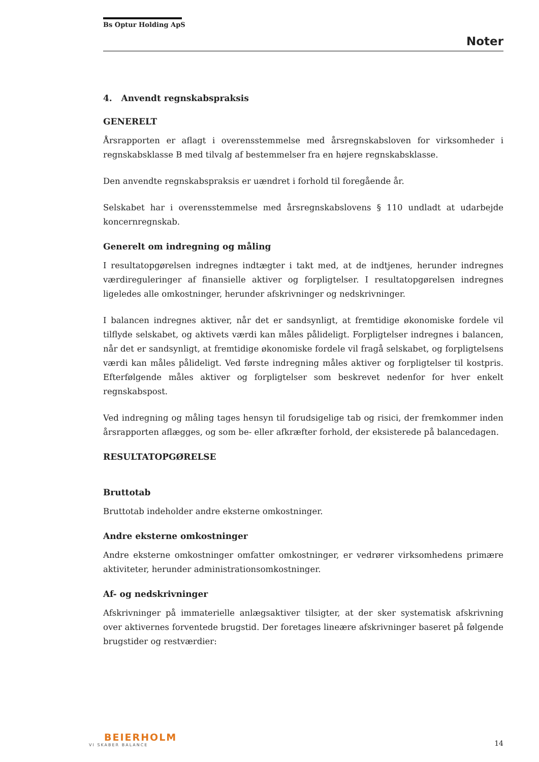Bs Optur Holding ApS
Noter
4. Anvendt regnskabspraksis
GENERELT
Årsrapporten er aflagt i overensstemmelse med årsregnskabsloven for virksomheder i regnskabsklasse B med tilvalg af bestemmelser fra en højere regnskabsklasse.
Den anvendte regnskabspraksis er uændret i forhold til foregående år.
Selskabet har i overensstemmelse med årsregnskabslovens § 110 undladt at udarbejde koncernregnskab.
Generelt om indregning og måling
I resultatopgørelsen indregnes indtægter i takt med, at de indtjenes, herunder indregnes værdireguleringer af finansielle aktiver og forpligtelser. I resultatopgørelsen indregnes ligeledes alle omkostninger, herunder afskrivninger og nedskrivninger.
I balancen indregnes aktiver, når det er sandsynligt, at fremtidige økonomiske fordele vil tilflyde selskabet, og aktivets værdi kan måles pålideligt. Forpligtelser indregnes i balancen, når det er sandsynligt, at fremtidige økonomiske fordele vil fragå selskabet, og forpligtelsens værdi kan måles pålideligt. Ved første indregning måles aktiver og forpligtelser til kostpris. Efterfølgende måles aktiver og forpligtelser som beskrevet nedenfor for hver enkelt regnskabspost.
Ved indregning og måling tages hensyn til forudsigelige tab og risici, der fremkommer inden årsrapporten aflægges, og som be- eller afkræfter forhold, der eksisterede på balancedagen.
RESULTATOPGØRELSE
Bruttotab
Bruttotab indeholder andre eksterne omkostninger.
Andre eksterne omkostninger
Andre eksterne omkostninger omfatter omkostninger, er vedrører virksomhedens primære aktiviteter, herunder administrationsomkostninger.
Af- og nedskrivninger
Afskrivninger på immaterielle anlægsaktiver tilsigter, at der sker systematisk afskrivning over aktivernes forventede brugstid. Der foretages lineære afskrivninger baseret på følgende brugstider og restværdier:
BEIERHOLM
VI SKABER BALANCE
14